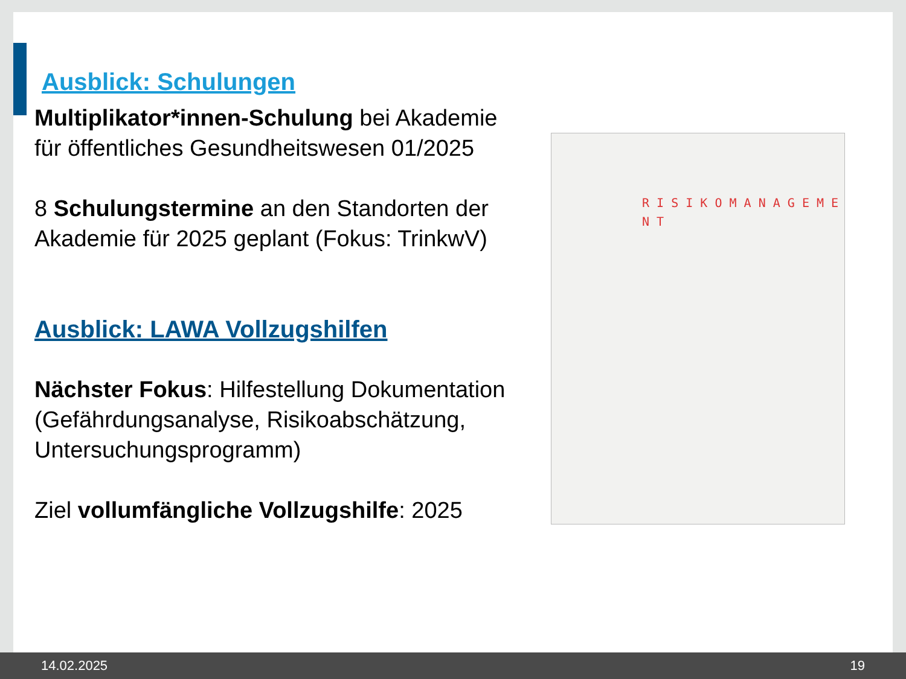R I S I K O M A N A G E M E N T
Ausblick: Schulungen
Multiplikator*innen-Schulung bei Akademie für öffentliches Gesundheitswesen 01/2025
8 Schulungstermine an den Standorten der Akademie für 2025 geplant (Fokus: TrinkwV)
Ausblick: LAWA Vollzugshilfen
Nächster Fokus: Hilfestellung Dokumentation (Gefährdungsanalyse, Risikoabschätzung, Untersuchungsprogramm)
Ziel vollumfängliche Vollzugshilfe: 2025
14.02.2025 19